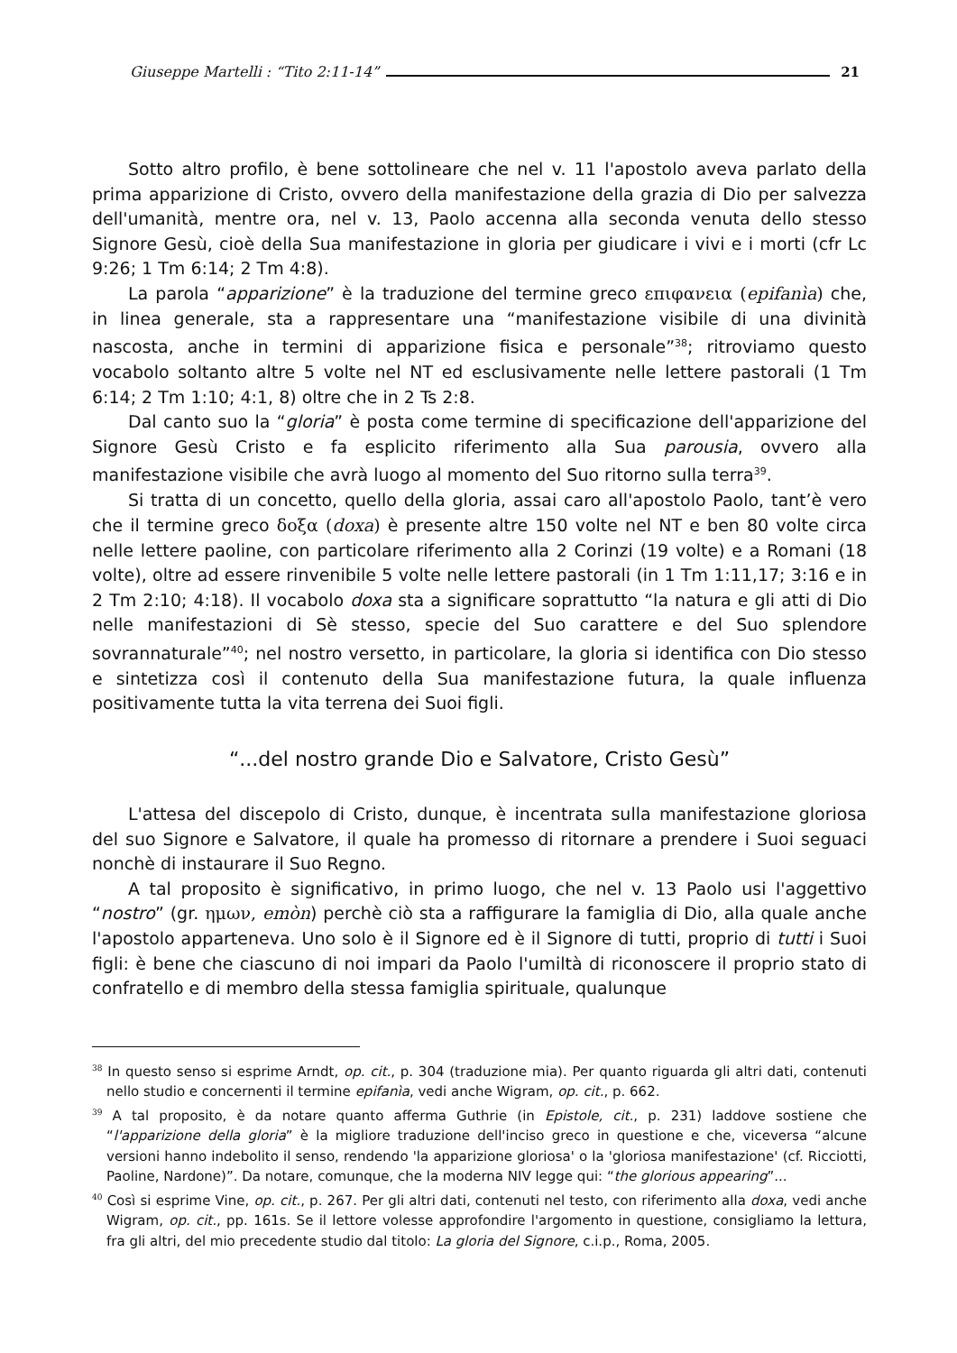Giuseppe Martelli : “Tito 2:11-14” 21
Sotto altro profilo, è bene sottolineare che nel v. 11 l'apostolo aveva parlato della prima apparizione di Cristo, ovvero della manifestazione della grazia di Dio per salvezza dell'umanità, mentre ora, nel v. 13, Paolo accenna alla seconda venuta dello stesso Signore Gesù, cioè della Sua manifestazione in gloria per giudicare i vivi e i morti (cfr Lc 9:26; 1 Tm 6:14; 2 Tm 4:8).
La parola “apparizione” è la traduzione del termine greco επιφανεια (epifanìa) che, in linea generale, sta a rappresentare una “manifestazione visibile di una divinità nascosta, anche in termini di apparizione fisica e personale”<sup>38</sup>; ritroviamo questo vocabolo soltanto altre 5 volte nel NT ed esclusivamente nelle lettere pastorali (1 Tm 6:14; 2 Tm 1:10; 4:1, 8) oltre che in 2 Ts 2:8.
Dal canto suo la “gloria” è posta come termine di specificazione dell'apparizione del Signore Gesù Cristo e fa esplicito riferimento alla Sua parousia, ovvero alla manifestazione visibile che avrà luogo al momento del Suo ritorno sulla terra<sup>39</sup>.
Si tratta di un concetto, quello della gloria, assai caro all'apostolo Paolo, tant’è vero che il termine greco δοξα (doxa) è presente altre 150 volte nel NT e ben 80 volte circa nelle lettere paoline, con particolare riferimento alla 2 Corinzi (19 volte) e a Romani (18 volte), oltre ad essere rinvenibile 5 volte nelle lettere pastorali (in 1 Tm 1:11,17; 3:16 e in 2 Tm 2:10; 4:18). Il vocabolo doxa sta a significare soprattutto “la natura e gli atti di Dio nelle manifestazioni di Sè stesso, specie del Suo carattere e del Suo splendore sovrannaturale”<sup>40</sup>; nel nostro versetto, in particolare, la gloria si identifica con Dio stesso e sintetizza così il contenuto della Sua manifestazione futura, la quale influenza positivamente tutta la vita terrena dei Suoi figli.
“...del nostro grande Dio e Salvatore, Cristo Gesù”
L'attesa del discepolo di Cristo, dunque, è incentrata sulla manifestazione gloriosa del suo Signore e Salvatore, il quale ha promesso di ritornare a prendere i Suoi seguaci nonchè di instaurare il Suo Regno.
A tal proposito è significativo, in primo luogo, che nel v. 13 Paolo usi l'aggettivo “nostro” (gr. ημων, emòn) perchè ciò sta a raffigurare la famiglia di Dio, alla quale anche l'apostolo apparteneva. Uno solo è il Signore ed è il Signore di tutti, proprio di tutti i Suoi figli: è bene che ciascuno di noi impari da Paolo l'umiltà di riconoscere il proprio stato di confratello e di membro della stessa famiglia spirituale, qualunque
<sup>38</sup> In questo senso si esprime Arndt, op. cit., p. 304 (traduzione mia). Per quanto riguarda gli altri dati, contenuti nello studio e concernenti il termine epifanìa, vedi anche Wigram, op. cit., p. 662.
<sup>39</sup> A tal proposito, è da notare quanto afferma Guthrie (in Epistole, cit., p. 231) laddove sostiene che “l'apparizione della gloria” è la migliore traduzione dell'inciso greco in questione e che, viceversa “alcune versioni hanno indebolito il senso, rendendo 'la apparizione gloriosa' o la 'gloriosa manifestazione' (cf. Ricciotti, Paoline, Nardone)”. Da notare, comunque, che la moderna NIV legge qui: “the glorious appearing”...
<sup>40</sup> Così si esprime Vine, op. cit., p. 267. Per gli altri dati, contenuti nel testo, con riferimento alla doxa, vedi anche Wigram, op. cit., pp. 161s. Se il lettore volesse approfondire l'argomento in questione, consigliamo la lettura, fra gli altri, del mio precedente studio dal titolo: La gloria del Signore, c.i.p., Roma, 2005.